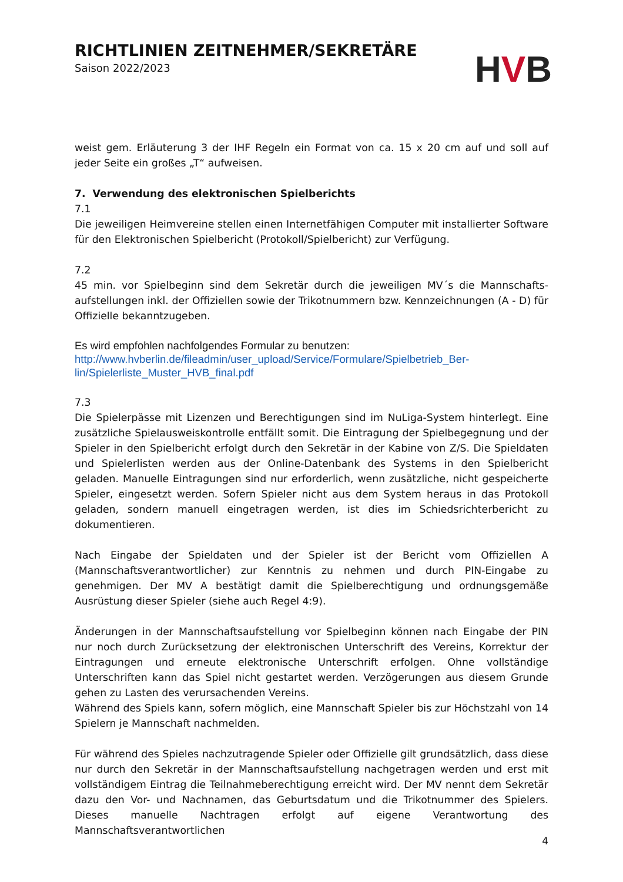RICHTLINIEN ZEITNEHMER/SEKRETÄRE
Saison 2022/2023
HVB
weist gem. Erläuterung 3 der IHF Regeln ein Format von ca. 15 x 20 cm auf und soll auf jeder Seite ein großes „T“ aufweisen.
7. Verwendung des elektronischen Spielberichts
7.1
Die jeweiligen Heimvereine stellen einen Internetfähigen Computer mit installierter Software für den Elektronischen Spielbericht (Protokoll/Spielbericht) zur Verfügung.
7.2
45 min. vor Spielbeginn sind dem Sekretär durch die jeweiligen MV´s die Mannschafts-aufstellungen inkl. der Offiziellen sowie der Trikotnummern bzw. Kennzeichnungen (A - D) für Offizielle bekanntzugeben.
Es wird empfohlen nachfolgendes Formular zu benutzen:
http://www.hvberlin.de/fileadmin/user_upload/Service/Formulare/Spielbetrieb_Ber-lin/Spielerliste_Muster_HVB_final.pdf
7.3
Die Spielerpässe mit Lizenzen und Berechtigungen sind im NuLiga-System hinterlegt. Eine zusätzliche Spielausweiskontrolle entfällt somit. Die Eintragung der Spielbegegnung und der Spieler in den Spielbericht erfolgt durch den Sekretär in der Kabine von Z/S. Die Spieldaten und Spielerlisten werden aus der Online-Datenbank des Systems in den Spielbericht geladen. Manuelle Eintragungen sind nur erforderlich, wenn zusätzliche, nicht gespeicherte Spieler, eingesetzt werden. Sofern Spieler nicht aus dem System heraus in das Protokoll geladen, sondern manuell eingetragen werden, ist dies im Schiedsrichterbericht zu dokumentieren.
Nach Eingabe der Spieldaten und der Spieler ist der Bericht vom Offiziellen A (Mannschaftsverantwortlicher) zur Kenntnis zu nehmen und durch PIN-Eingabe zu genehmigen. Der MV A bestätigt damit die Spielberechtigung und ordnungsgemäße Ausrüstung dieser Spieler (siehe auch Regel 4:9).
Änderungen in der Mannschaftsaufstellung vor Spielbeginn können nach Eingabe der PIN nur noch durch Zurücksetzung der elektronischen Unterschrift des Vereins, Korrektur der Eintragungen und erneute elektronische Unterschrift erfolgen. Ohne vollständige Unterschriften kann das Spiel nicht gestartet werden. Verzögerungen aus diesem Grunde gehen zu Lasten des verursachenden Vereins.
Während des Spiels kann, sofern möglich, eine Mannschaft Spieler bis zur Höchstzahl von 14 Spielern je Mannschaft nachmelden.
Für während des Spieles nachzutragende Spieler oder Offizielle gilt grundsätzlich, dass diese nur durch den Sekretär in der Mannschaftsaufstellung nachgetragen werden und erst mit vollständigem Eintrag die Teilnahmeberechtigung erreicht wird. Der MV nennt dem Sekretär dazu den Vor- und Nachnamen, das Geburtsdatum und die Trikotnummer des Spielers. Dieses manuelle Nachtragen erfolgt auf eigene Verantwortung des Mannschaftsverantwortlichen
4